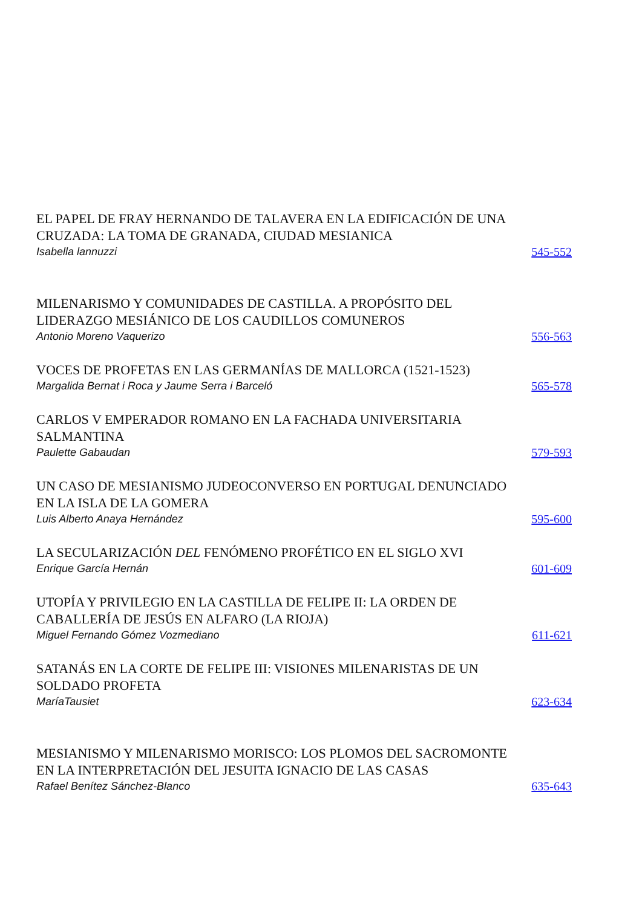EL PAPEL DE FRAY HERNANDO DE TALAVERA EN LA EDIFICACIÓN DE UNA CRUZADA: LA TOMA DE GRANADA, CIUDAD MESIANICA
Isabella lannuzzi
545-552
MILENARISMO Y COMUNIDADES DE CASTILLA. A PROPÓSITO DEL LIDERAZGO MESIÁNICO DE LOS CAUDILLOS COMUNEROS
Antonio Moreno Vaquerizo
556-563
VOCES DE PROFETAS EN LAS GERMANÍAS DE MALLORCA (1521-1523)
Margalida Bernat i Roca y Jaume Serra i Barceló
565-578
CARLOS V EMPERADOR ROMANO EN LA FACHADA UNIVERSITARIA SALMANTINA
Paulette Gabaudan
579-593
UN CASO DE MESIANISMO JUDEOCONVERSO EN PORTUGAL DENUNCIADO EN LA ISLA DE LA GOMERA
Luis Alberto Anaya Hernández
595-600
LA SECULARIZACIÓN DEL FENÓMENO PROFÉTICO EN EL SIGLO XVI
Enrique García Hernán
601-609
UTOPÍA Y PRIVILEGIO EN LA CASTILLA DE FELIPE II: LA ORDEN DE CABALLERÍA DE JESÚS EN ALFARO (LA RIOJA)
Miguel Fernando Gómez Vozmediano
611-621
SATANÁS EN LA CORTE DE FELIPE III: VISIONES MILENARISTAS DE UN SOLDADO PROFETA
MaríaTausiet
623-634
MESIANISMO Y MILENARISMO MORISCO: LOS PLOMOS DEL SACROMONTE EN LA INTERPRETACIÓN DEL JESUITA IGNACIO DE LAS CASAS
Rafael Benítez Sánchez-Blanco
635-643